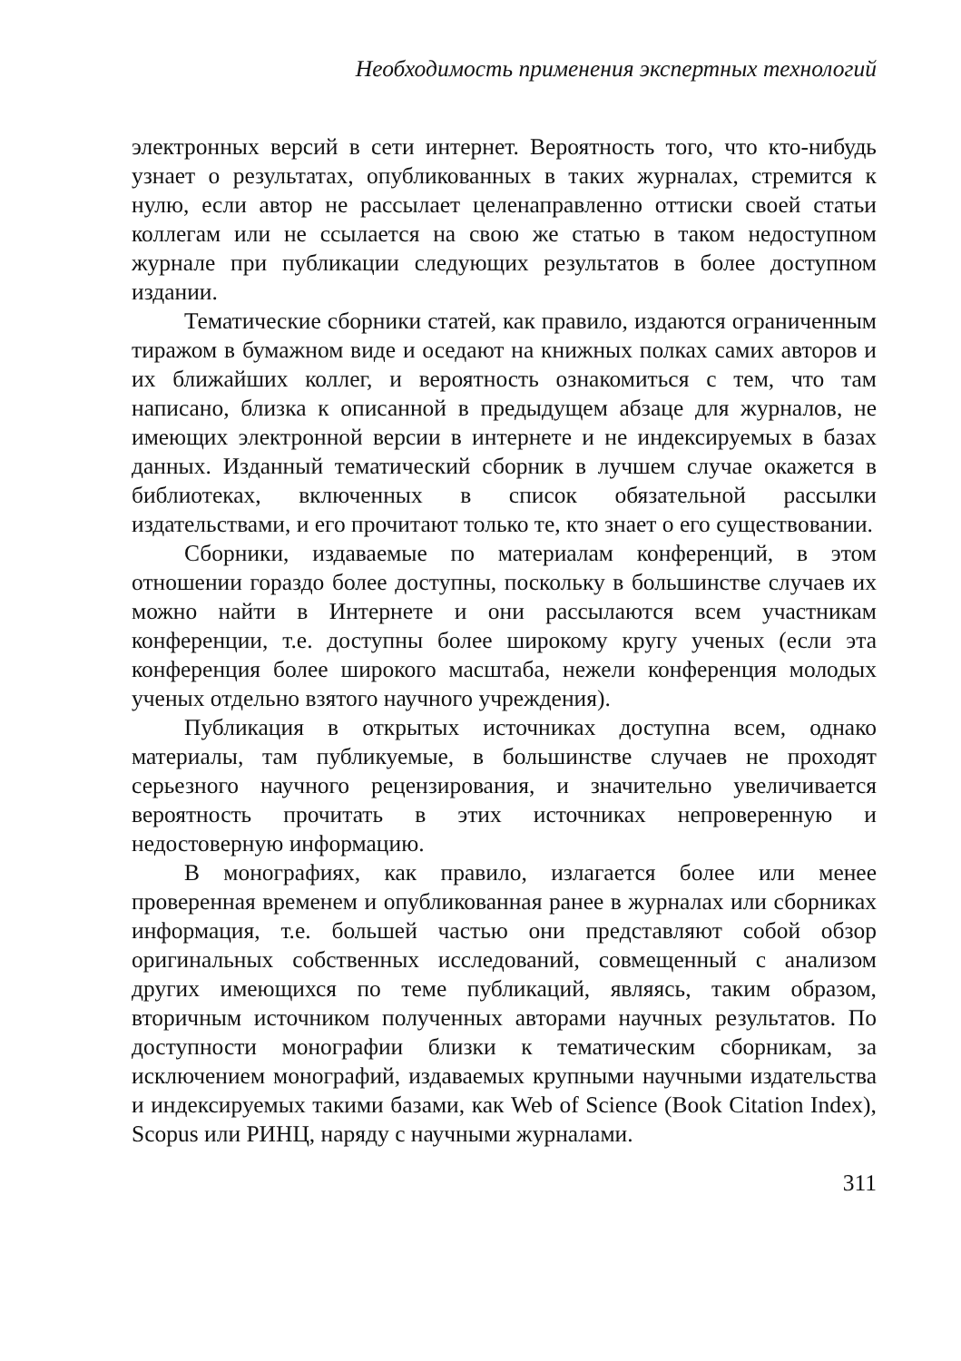Необходимость применения экспертных технологий
электронных версий в сети интернет. Вероятность того, что кто-нибудь узнает о результатах, опубликованных в таких журналах, стремится к нулю, если автор не рассылает целенаправленно оттиски своей статьи коллегам или не ссылается на свою же статью в таком недоступном журнале при публикации следующих результатов в более доступном издании.
Тематические сборники статей, как правило, издаются ограниченным тиражом в бумажном виде и оседают на книжных полках самих авторов и их ближайших коллег, и вероятность ознакомиться с тем, что там написано, близка к описанной в предыдущем абзаце для журналов, не имеющих электронной версии в интернете и не индексируемых в базах данных. Изданный тематический сборник в лучшем случае окажется в библиотеках, включенных в список обязательной рассылки издательствами, и его прочитают только те, кто знает о его существовании.
Сборники, издаваемые по материалам конференций, в этом отношении гораздо более доступны, поскольку в большинстве случаев их можно найти в Интернете и они рассылаются всем участникам конференции, т.е. доступны более широкому кругу ученых (если эта конференция более широкого масштаба, нежели конференция молодых ученых отдельно взятого научного учреждения).
Публикация в открытых источниках доступна всем, однако материалы, там публикуемые, в большинстве случаев не проходят серьезного научного рецензирования, и значительно увеличивается вероятность прочитать в этих источниках непроверенную и недостоверную информацию.
В монографиях, как правило, излагается более или менее проверенная временем и опубликованная ранее в журналах или сборниках информация, т.е. большей частью они представляют собой обзор оригинальных собственных исследований, совмещенный с анализом других имеющихся по теме публикаций, являясь, таким образом, вторичным источником полученных авторами научных результатов. По доступности монографии близки к тематическим сборникам, за исключением монографий, издаваемых крупными научными издательства и индексируемых такими базами, как Web of Science (Book Citation Index), Scopus или РИНЦ, наряду с научными журналами.
311